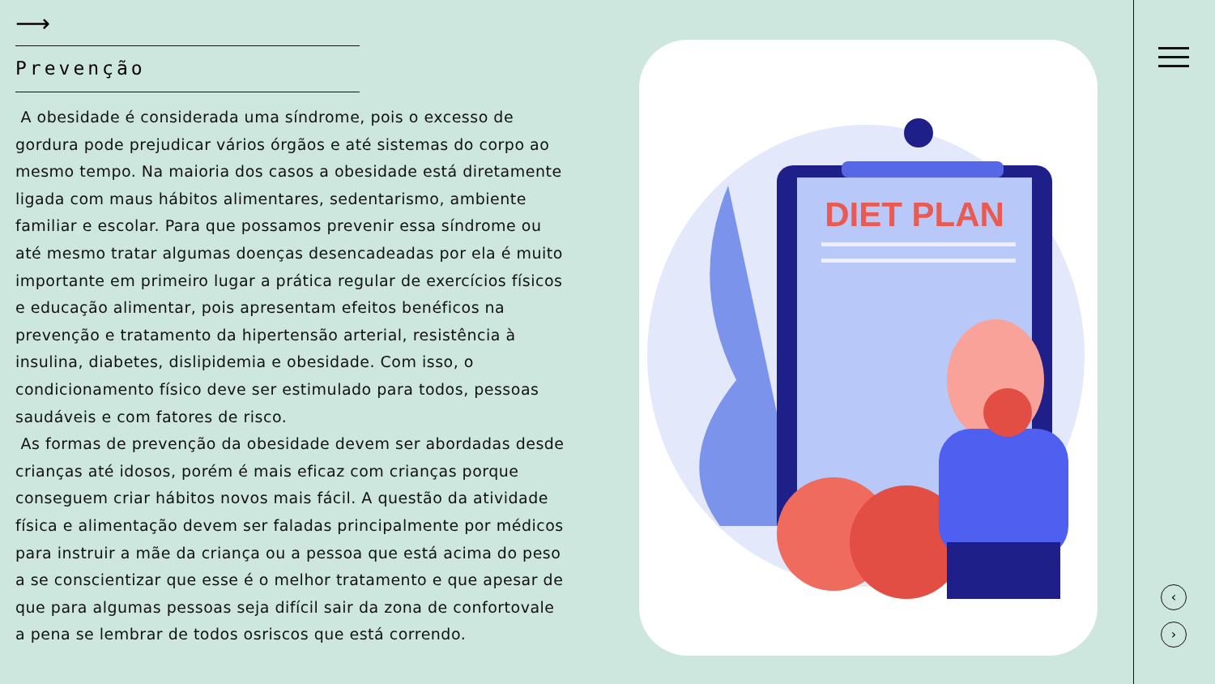⟶
Prevenção
A obesidade é considerada uma síndrome, pois o excesso de gordura pode prejudicar vários órgãos e até sistemas do corpo ao mesmo tempo. Na maioria dos casos a obesidade está diretamente ligada com maus hábitos alimentares, sedentarismo, ambiente familiar e escolar. Para que possamos prevenir essa síndrome ou até mesmo tratar algumas doenças desencadeadas por ela é muito importante em primeiro lugar a prática regular de exercícios físicos e educação alimentar, pois apresentam efeitos benéficos na prevenção e tratamento da hipertensão arterial, resistência à insulina, diabetes, dislipidemia e obesidade. Com isso, o condicionamento físico deve ser estimulado para todos, pessoas saudáveis e com fatores de risco.
As formas de prevenção da obesidade devem ser abordadas desde crianças até idosos, porém é mais eficaz com crianças porque conseguem criar hábitos novos mais fácil. A questão da atividade física e alimentação devem ser faladas principalmente por médicos para instruir a mãe da criança ou a pessoa que está acima do peso a se conscientizar que esse é o melhor tratamento e que apesar de que para algumas pessoas seja difícil sair da zona de confortovale a pena se lembrar de todos osriscos que está correndo.
DIET PLAN
‹
›